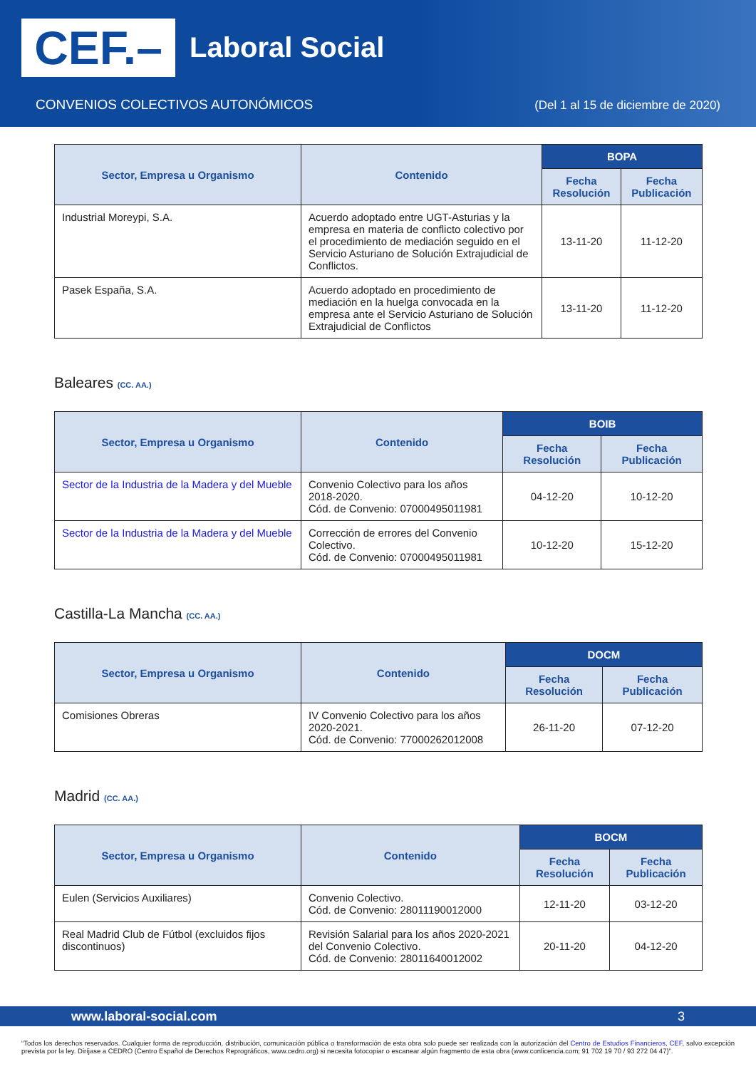CEF.– Laboral Social
CONVENIOS COLECTIVOS AUTONÓMICOS
(Del 1 al 15 de diciembre de 2020)
| Sector, Empresa u Organismo | Contenido | BOPA | |
| --- | --- | --- | --- |
| | | Fecha Resolución | Fecha Publicación |
| Industrial Moreypi, S.A. | Acuerdo adoptado entre UGT-Asturias y la empresa en materia de conflicto colectivo por el procedimiento de mediación seguido en el Servicio Asturiano de Solución Extrajudicial de Conflictos. | 13-11-20 | 11-12-20 |
| Pasek España, S.A. | Acuerdo adoptado en procedimiento de mediación en la huelga convocada en la empresa ante el Servicio Asturiano de Solución Extrajudicial de Conflictos | 13-11-20 | 11-12-20 |
Baleares (CC. AA.)
| Sector, Empresa u Organismo | Contenido | BOIB | |
| --- | --- | --- | --- |
| | | Fecha Resolución | Fecha Publicación |
| Sector de la Industria de la Madera y del Mueble | Convenio Colectivo para los años 2018-2020. Cód. de Convenio: 07000495011981 | 04-12-20 | 10-12-20 |
| Sector de la Industria de la Madera y del Mueble | Corrección de errores del Convenio Colectivo. Cód. de Convenio: 07000495011981 | 10-12-20 | 15-12-20 |
Castilla-La Mancha (CC. AA.)
| Sector, Empresa u Organismo | Contenido | DOCM | |
| --- | --- | --- | --- |
| | | Fecha Resolución | Fecha Publicación |
| Comisiones Obreras | IV Convenio Colectivo para los años 2020-2021. Cód. de Convenio: 77000262012008 | 26-11-20 | 07-12-20 |
Madrid (CC. AA.)
| Sector, Empresa u Organismo | Contenido | BOCM | |
| --- | --- | --- | --- |
| | | Fecha Resolución | Fecha Publicación |
| Eulen (Servicios Auxiliares) | Convenio Colectivo. Cód. de Convenio: 28011190012000 | 12-11-20 | 03-12-20 |
| Real Madrid Club de Fútbol (excluidos fijos discontinuos) | Revisión Salarial para los años 2020-2021 del Convenio Colectivo. Cód. de Convenio: 28011640012002 | 20-11-20 | 04-12-20 |
www.laboral-social.com 3
“Todos los derechos reservados. Cualquier forma de reproducción, distribución, comunicación pública o transformación de esta obra solo puede ser realizada con la autorización del Centro de Estudios Financieros, CEF, salvo excepción prevista por la ley. Diríjase a CEDRO (Centro Español de Derechos Reprográficos, www.cedro.org) si necesita fotocopiar o escanear algún fragmento de esta obra (www.conlicencia.com; 91 702 19 70 / 93 272 04 47)”.